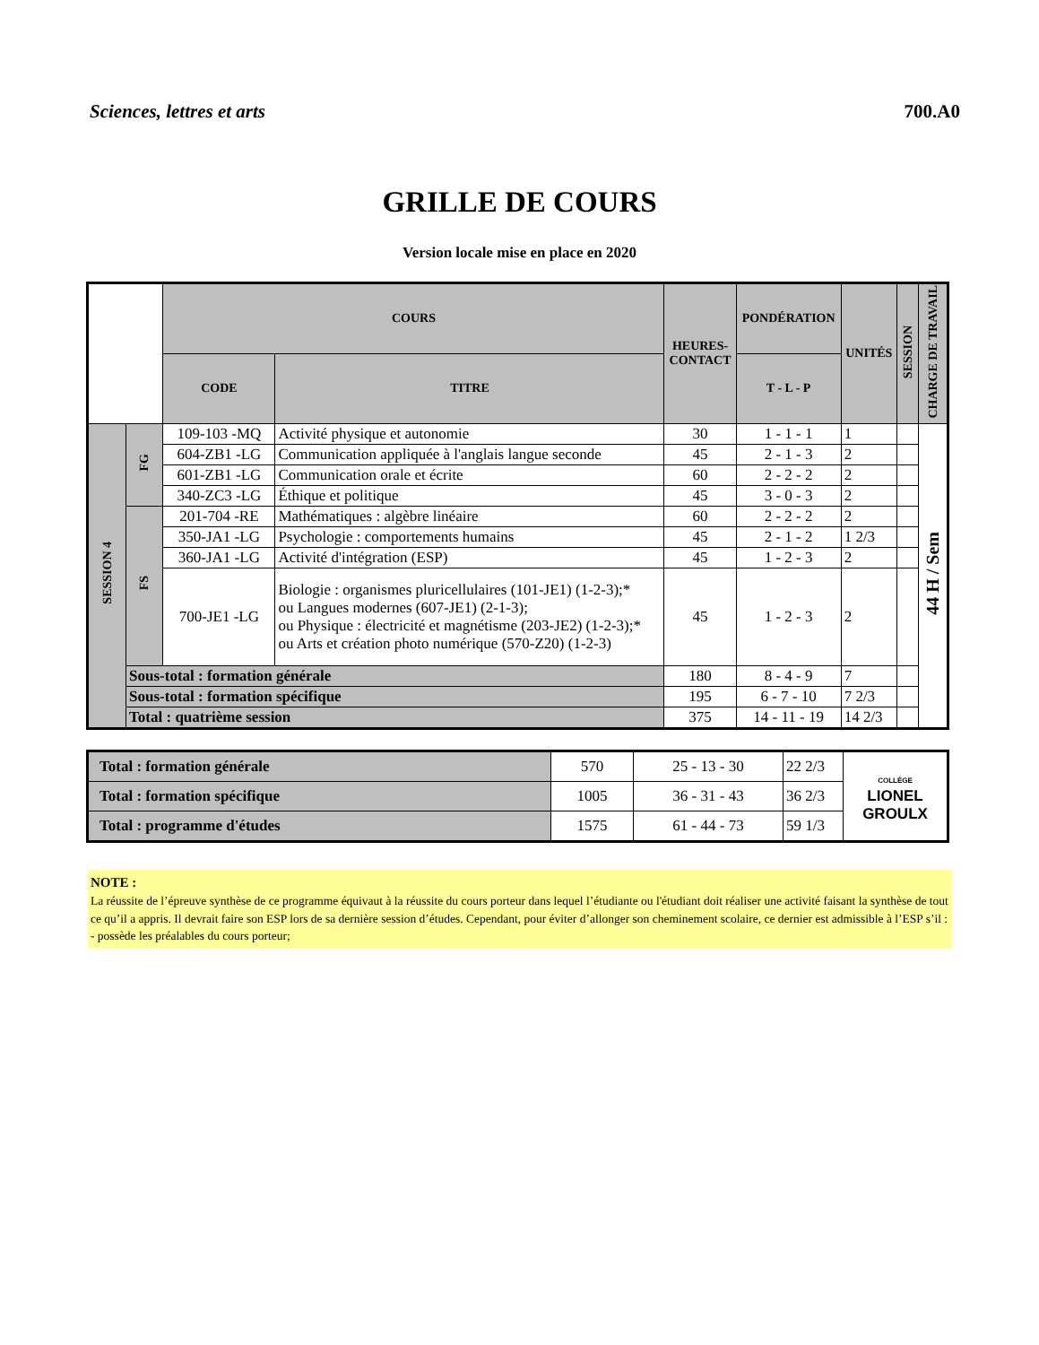Sciences, lettres et arts 700.A0
GRILLE DE COURS
Version locale mise en place en 2020
| | | COURS | | HEURES- CONTACT | PONDÉRATION | UNITÉS | SESSION | CHARGE DE TRAVAIL |
| | | CODE | TITRE | | T - L - P | | | |
| SESSION 4 | FG | 109-103 -MQ | Activité physique et autonomie | 30 | 1 - 1 - 1 | 1 | | 44 H / Sem |
| | | 604-ZB1 -LG | Communication appliquée à l'anglais langue seconde | 45 | 2 - 1 - 3 | 2 | | |
| | | 601-ZB1 -LG | Communication orale et écrite | 60 | 2 - 2 - 2 | 2 | | |
| | | 340-ZC3 -LG | Éthique et politique | 45 | 3 - 0 - 3 | 2 | | |
| | FS | 201-704 -RE | Mathématiques : algèbre linéaire | 60 | 2 - 2 - 2 | 2 | | |
| | | 350-JA1 -LG | Psychologie : comportements humains | 45 | 2 - 1 - 2 | 1 2/3 | | |
| | | 360-JA1 -LG | Activité d'intégration (ESP) | 45 | 1 - 2 - 3 | 2 | | |
| | | 700-JE1 -LG | Biologie : organismes pluricellulaires (101-JE1) (1-2-3);* ou Langues modernes (607-JE1) (2-1-3); ou Physique : électricité et magnétisme (203-JE2) (1-2-3);* ou Arts et création photo numérique (570-Z20) (1-2-3) | 45 | 1 - 2 - 3 | 2 | | |
| | Sous-total : formation générale | | | 180 | 8 - 4 - 9 | 7 | | |
| | Sous-total : formation spécifique | | | 195 | 6 - 7 - 10 | 7 2/3 | | |
| | Total : quatrième session | | | 375 | 14 - 11 - 19 | 14 2/3 | | |
| Total : formation générale | 570 | 25 - 13 - 30 | 22 2/3 | COLLÈGE LIONEL GROULX |
| Total : formation spécifique | 1005 | 36 - 31 - 43 | 36 2/3 | |
| Total : programme d'études | 1575 | 61 - 44 - 73 | 59 1/3 | |
NOTE :
La réussite de l’épreuve synthèse de ce programme équivaut à la réussite du cours porteur dans lequel l’étudiante ou l'étudiant doit réaliser une activité faisant la synthèse de tout ce qu’il a appris. Il devrait faire son ESP lors de sa dernière session d’études. Cependant, pour éviter d’allonger son cheminement scolaire, ce dernier est admissible à l’ESP s’il :
- possède les préalables du cours porteur;